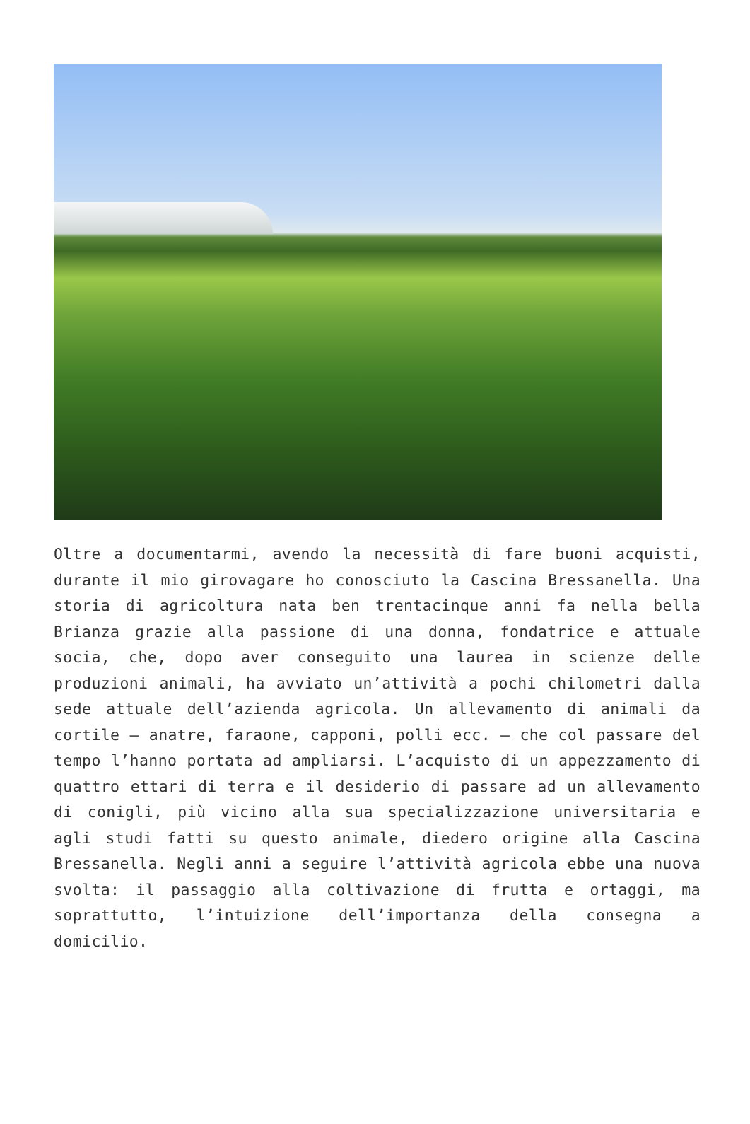Oltre a documentarmi, avendo la necessità di fare buoni acquisti, durante il mio girovagare ho conosciuto la Cascina Bressanella. Una storia di agricoltura nata ben trentacinque anni fa nella bella Brianza grazie alla passione di una donna, fondatrice e attuale socia, che, dopo aver conseguito una laurea in scienze delle produzioni animali, ha avviato un’attività a pochi chilometri dalla sede attuale dell’azienda agricola. Un allevamento di animali da cortile – anatre, faraone, capponi, polli ecc. – che col passare del tempo l’hanno portata ad ampliarsi. L’acquisto di un appezzamento di quattro ettari di terra e il desiderio di passare ad un allevamento di conigli, più vicino alla sua specializzazione universitaria e agli studi fatti su questo animale, diedero origine alla Cascina Bressanella. Negli anni a seguire l’attività agricola ebbe una nuova svolta: il passaggio alla coltivazione di frutta e ortaggi, ma soprattutto, l’intuizione dell’importanza della consegna a domicilio.